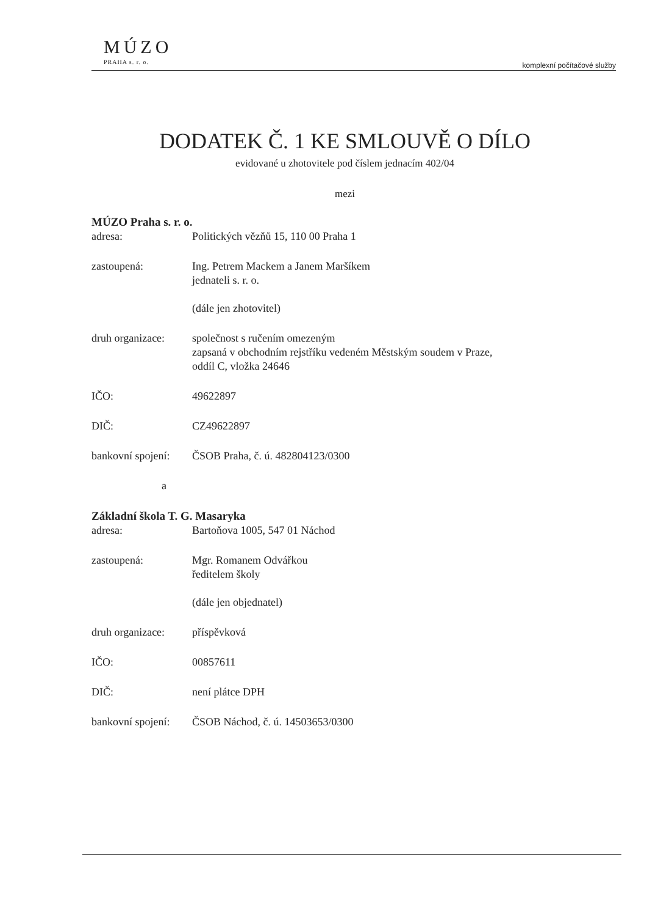MÚZO
PRAHA s. r. o.
komplexní počítačové služby
DODATEK Č. 1 KE SMLOUVĚ O DÍLO
evidované u zhotovitele pod číslem jednacím 402/04
mezi
MÚZO Praha s. r. o.
adresa: Politických vězňů 15, 110 00 Praha 1
zastoupená: Ing. Petrem Mackem a Janem Maršíkem
jednateli s. r. o.
(dále jen zhotovitel)
druh organizace:
společnost s ručením omezeným
zapsaná v obchodním rejstříku vedeném Městským soudem v Praze,
oddíl C, vložka 24646
IČO: 49622897
DIČ: CZ49622897
bankovní spojení:
ČSOB Praha, č. ú. 482804123/0300
a
Základní škola T. G. Masaryka
adresa: Bartoňova 1005, 547 01 Náchod
zastoupená: Mgr. Romanem Odvářkou
ředitelem školy
(dále jen objednatel)
druh organizace:
příspěvková
IČO: 00857611
DIČ: není plátce DPH
bankovní spojení:
ČSOB Náchod, č. ú. 14503653/0300